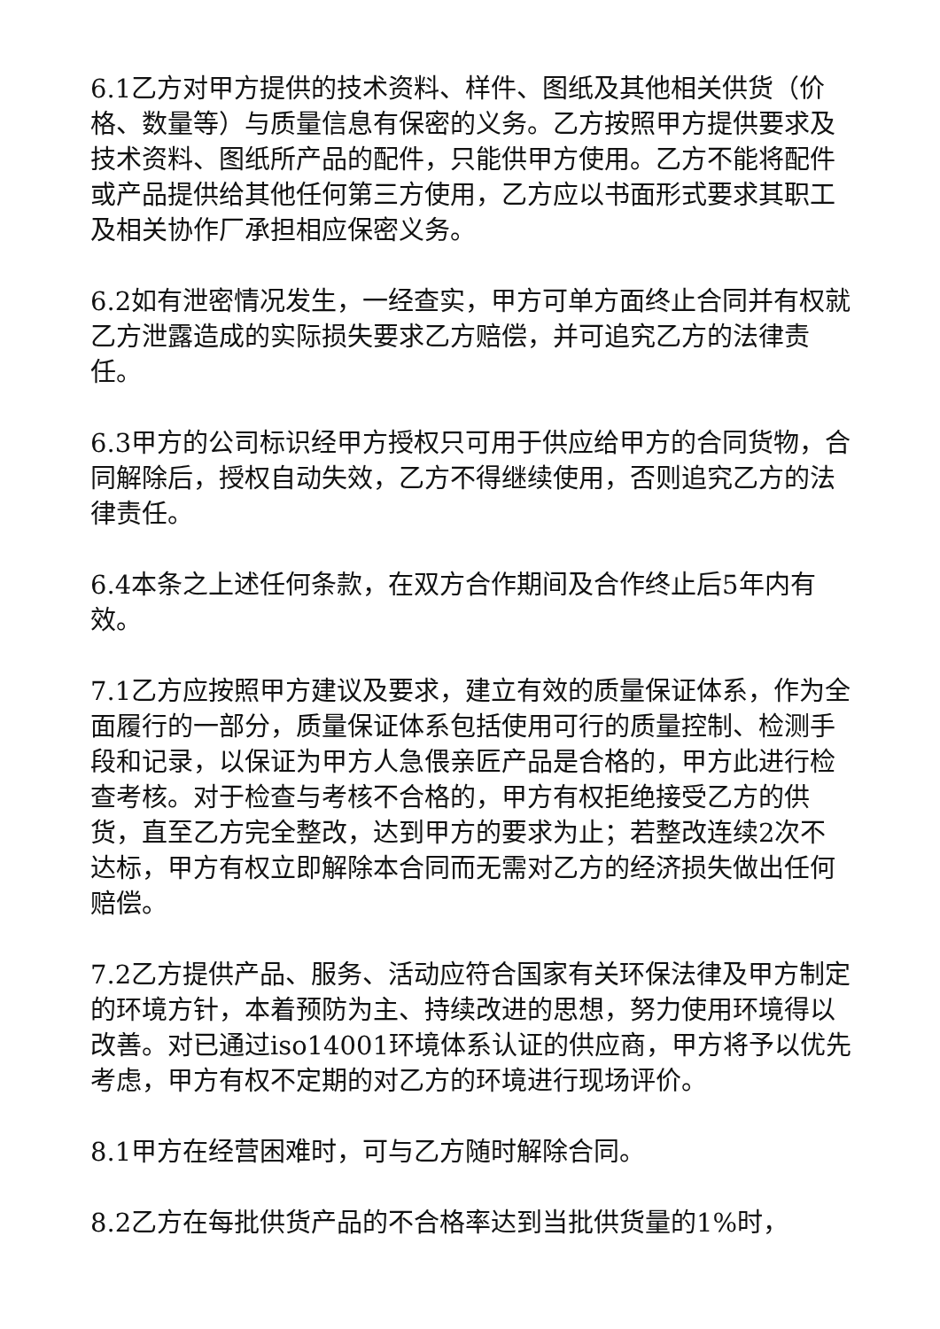6.1乙方对甲方提供的技术资料、样件、图纸及其他相关供货（价格、数量等）与质量信息有保密的义务。乙方按照甲方提供要求及技术资料、图纸所产品的配件，只能供甲方使用。乙方不能将配件或产品提供给其他任何第三方使用，乙方应以书面形式要求其职工及相关协作厂承担相应保密义务。
6.2如有泄密情况发生，一经查实，甲方可单方面终止合同并有权就乙方泄露造成的实际损失要求乙方赔偿，并可追究乙方的法律责任。
6.3甲方的公司标识经甲方授权只可用于供应给甲方的合同货物，合同解除后，授权自动失效，乙方不得继续使用，否则追究乙方的法律责任。
6.4本条之上述任何条款，在双方合作期间及合作终止后5年内有效。
7.1乙方应按照甲方建议及要求，建立有效的质量保证体系，作为全面履行的一部分，质量保证体系包括使用可行的质量控制、检测手段和记录，以保证为甲方人急偎亲匠产品是合格的，甲方此进行检查考核。对于检查与考核不合格的，甲方有权拒绝接受乙方的供货，直至乙方完全整改，达到甲方的要求为止；若整改连续2次不达标，甲方有权立即解除本合同而无需对乙方的经济损失做出任何赔偿。
7.2乙方提供产品、服务、活动应符合国家有关环保法律及甲方制定的环境方针，本着预防为主、持续改进的思想，努力使用环境得以改善。对已通过iso14001环境体系认证的供应商，甲方将予以优先考虑，甲方有权不定期的对乙方的环境进行现场评价。
8.1甲方在经营困难时，可与乙方随时解除合同。
8.2乙方在每批供货产品的不合格率达到当批供货量的1%时，